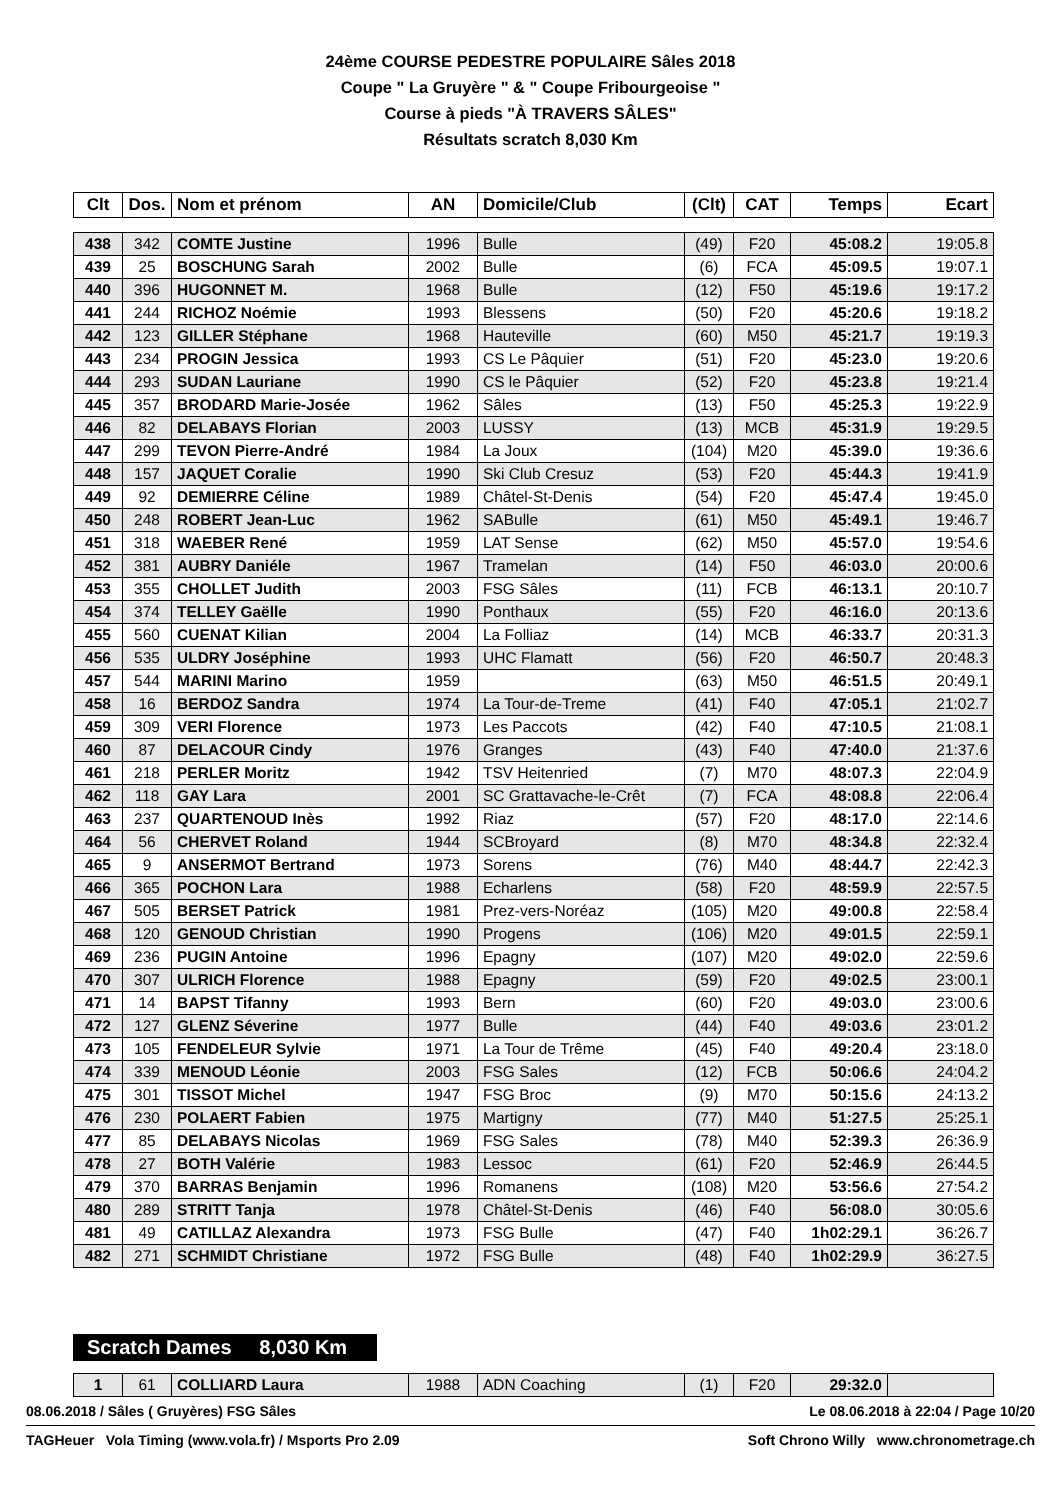24ème COURSE PEDESTRE POPULAIRE Sâles 2018
Coupe " La Gruyère " & " Coupe Fribourgeoise "
Course à pieds "À TRAVERS SÂLES"
Résultats scratch 8,030 Km
| Clt | Dos. | Nom et prénom | AN | Domicile/Club | (Clt) | CAT | Temps | Ecart |
| --- | --- | --- | --- | --- | --- | --- | --- | --- |
| 438 | 342 | COMTE Justine | 1996 | Bulle | (49) | F20 | 45:08.2 | 19:05.8 |
| 439 | 25 | BOSCHUNG Sarah | 2002 | Bulle | (6) | FCA | 45:09.5 | 19:07.1 |
| 440 | 396 | HUGONNET M. | 1968 | Bulle | (12) | F50 | 45:19.6 | 19:17.2 |
| 441 | 244 | RICHOZ Noémie | 1993 | Blessens | (50) | F20 | 45:20.6 | 19:18.2 |
| 442 | 123 | GILLER Stéphane | 1968 | Hauteville | (60) | M50 | 45:21.7 | 19:19.3 |
| 443 | 234 | PROGIN Jessica | 1993 | CS Le Pâquier | (51) | F20 | 45:23.0 | 19:20.6 |
| 444 | 293 | SUDAN Lauriane | 1990 | CS le Pâquier | (52) | F20 | 45:23.8 | 19:21.4 |
| 445 | 357 | BRODARD Marie-Josée | 1962 | Sâles | (13) | F50 | 45:25.3 | 19:22.9 |
| 446 | 82 | DELABAYS Florian | 2003 | LUSSY | (13) | MCB | 45:31.9 | 19:29.5 |
| 447 | 299 | TEVON Pierre-André | 1984 | La Joux | (104) | M20 | 45:39.0 | 19:36.6 |
| 448 | 157 | JAQUET Coralie | 1990 | Ski Club Cresuz | (53) | F20 | 45:44.3 | 19:41.9 |
| 449 | 92 | DEMIERRE Céline | 1989 | Châtel-St-Denis | (54) | F20 | 45:47.4 | 19:45.0 |
| 450 | 248 | ROBERT Jean-Luc | 1962 | SABulle | (61) | M50 | 45:49.1 | 19:46.7 |
| 451 | 318 | WAEBER René | 1959 | LAT Sense | (62) | M50 | 45:57.0 | 19:54.6 |
| 452 | 381 | AUBRY Daniéle | 1967 | Tramelan | (14) | F50 | 46:03.0 | 20:00.6 |
| 453 | 355 | CHOLLET Judith | 2003 | FSG Sâles | (11) | FCB | 46:13.1 | 20:10.7 |
| 454 | 374 | TELLEY Gaëlle | 1990 | Ponthaux | (55) | F20 | 46:16.0 | 20:13.6 |
| 455 | 560 | CUENAT Kilian | 2004 | La Folliaz | (14) | MCB | 46:33.7 | 20:31.3 |
| 456 | 535 | ULDRY Joséphine | 1993 | UHC Flamatt | (56) | F20 | 46:50.7 | 20:48.3 |
| 457 | 544 | MARINI Marino | 1959 | | (63) | M50 | 46:51.5 | 20:49.1 |
| 458 | 16 | BERDOZ Sandra | 1974 | La Tour-de-Treme | (41) | F40 | 47:05.1 | 21:02.7 |
| 459 | 309 | VERI Florence | 1973 | Les Paccots | (42) | F40 | 47:10.5 | 21:08.1 |
| 460 | 87 | DELACOUR Cindy | 1976 | Granges | (43) | F40 | 47:40.0 | 21:37.6 |
| 461 | 218 | PERLER Moritz | 1942 | TSV Heitenried | (7) | M70 | 48:07.3 | 22:04.9 |
| 462 | 118 | GAY Lara | 2001 | SC Grattavache-le-Crêt | (7) | FCA | 48:08.8 | 22:06.4 |
| 463 | 237 | QUARTENOUD Inès | 1992 | Riaz | (57) | F20 | 48:17.0 | 22:14.6 |
| 464 | 56 | CHERVET Roland | 1944 | SCBroyard | (8) | M70 | 48:34.8 | 22:32.4 |
| 465 | 9 | ANSERMOT Bertrand | 1973 | Sorens | (76) | M40 | 48:44.7 | 22:42.3 |
| 466 | 365 | POCHON Lara | 1988 | Echarlens | (58) | F20 | 48:59.9 | 22:57.5 |
| 467 | 505 | BERSET Patrick | 1981 | Prez-vers-Noréaz | (105) | M20 | 49:00.8 | 22:58.4 |
| 468 | 120 | GENOUD Christian | 1990 | Progens | (106) | M20 | 49:01.5 | 22:59.1 |
| 469 | 236 | PUGIN Antoine | 1996 | Epagny | (107) | M20 | 49:02.0 | 22:59.6 |
| 470 | 307 | ULRICH Florence | 1988 | Epagny | (59) | F20 | 49:02.5 | 23:00.1 |
| 471 | 14 | BAPST Tifanny | 1993 | Bern | (60) | F20 | 49:03.0 | 23:00.6 |
| 472 | 127 | GLENZ Séverine | 1977 | Bulle | (44) | F40 | 49:03.6 | 23:01.2 |
| 473 | 105 | FENDELEUR Sylvie | 1971 | La Tour de Trême | (45) | F40 | 49:20.4 | 23:18.0 |
| 474 | 339 | MENOUD Léonie | 2003 | FSG Sales | (12) | FCB | 50:06.6 | 24:04.2 |
| 475 | 301 | TISSOT Michel | 1947 | FSG Broc | (9) | M70 | 50:15.6 | 24:13.2 |
| 476 | 230 | POLAERT Fabien | 1975 | Martigny | (77) | M40 | 51:27.5 | 25:25.1 |
| 477 | 85 | DELABAYS Nicolas | 1969 | FSG Sales | (78) | M40 | 52:39.3 | 26:36.9 |
| 478 | 27 | BOTH Valérie | 1983 | Lessoc | (61) | F20 | 52:46.9 | 26:44.5 |
| 479 | 370 | BARRAS Benjamin | 1996 | Romanens | (108) | M20 | 53:56.6 | 27:54.2 |
| 480 | 289 | STRITT Tanja | 1978 | Châtel-St-Denis | (46) | F40 | 56:08.0 | 30:05.6 |
| 481 | 49 | CATILLAZ Alexandra | 1973 | FSG Bulle | (47) | F40 | 1h02:29.1 | 36:26.7 |
| 482 | 271 | SCHMIDT Christiane | 1972 | FSG Bulle | (48) | F40 | 1h02:29.9 | 36:27.5 |
Scratch Dames 8,030 Km
| 1 | 61 | COLLIARD Laura | 1988 | ADN Coaching | (1) | F20 | 29:32.0 | |
08.06.2018 / Sâles ( Gruyères) FSG Sâles Le 08.06.2018 à 22:04 / Page 10/20
TAGHeuer Vola Timing (www.vola.fr) / Msports Pro 2.09 Soft Chrono Willy www.chronometrage.ch